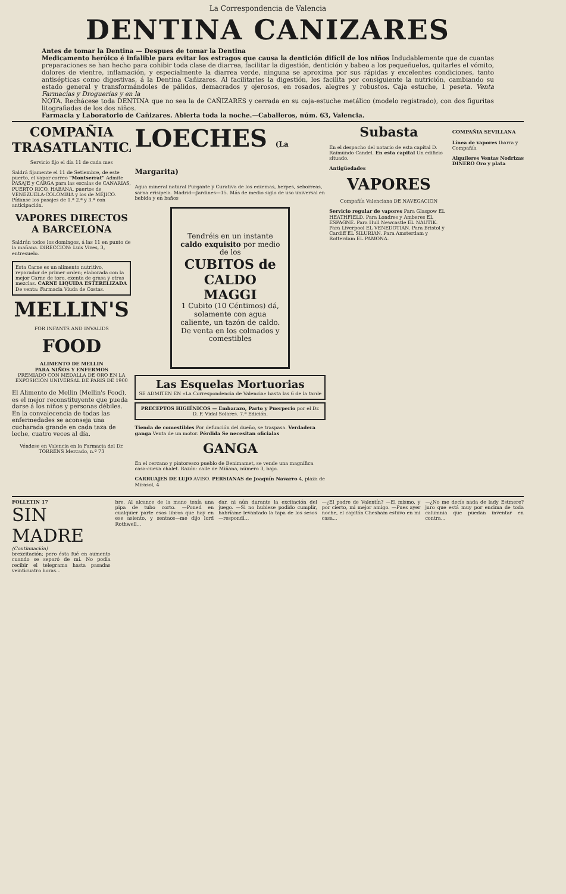La Correspondencia de Valencia
DENTINA CANIZARES
Antes de tomar la Dentina — Despues de tomar la Dentina
Medicamento heróico é infalible para evitar los estragos que causa la dentición difícil de los niños Indudablemente que de cuantas preparaciones se han hecho para cohibir toda clase de diarrea, facilitar la digestión, dentición y babeo a los pequeñuelos, quitarles el vómito, dolores de vientre, inflamación, y especialmente la diarrea verde, ninguna se aproxima por sus rápidas y excelentes condiciones, tanto antisépticas como digestivas, á la Dentina Cañizares. Al facilitarles la digestión, les facilita por consiguiente la nutrición, cambiando su estado general y transformándoles de pálidos, demacrados y ojerosos, en rosados, alegres y robustos. Caja estuche, 1 peseta. Venta Farmacias y Droguerías y en la
NOTA. Rechácese toda DENTINA que no sea la de CAÑIZARES y cerrada en su caja-estuche metálico (modelo registrado), con dos figuritas litografiadas de los dos niños.
Farmacia y Laboratorio de Cañizares. Abierta toda la noche.—Caballeros, núm. 63, Valencia.
COMPAÑIA TRASATLANTICA
Servicio fijo el día 11 de cada mes
Saldrá fijamente el 11 de Setiembre, de este puerto, el vapor correo "Montserrat" Admite PASAJE y CARGA para las escalas de CANARIAS, PUERTO RICO, HABANA, puertos de VENEZUELA-COLOMBIA y los de MÉJICO. Pídanse los pasajes de 1.ª 2.ª y 3.ª con anticipación.
VAPORES DIRECTOS A BARCELONA
Saldrán todos los domingos, á las 11 en punto de la mañana. DIRECCION: Luis Vives, 3, entresuelo.
Esta Carne es un alimento nutritivo, reparador de primer orden; elaborada con la mejor Carne de toro, exenta de grasa y otras mezclas. CARNE LIQUIDA ESTERELIZADA De venta: Farmacia Viuda de Costas.
MELLIN'S
FOR INFANTS AND INVALIDS
FOOD
ALIMENTO DE MELLIN
PARA NIÑOS Y ENFERMOS
PREMIADO CON MEDALLA DE ORO EN LA EXPOSICIÓN UNIVERSAL DE PARIS DE 1900
El Alimento de Mellin (Mellin's Food), es el mejor reconstituyente que pueda darse á los niños y personas débiles. En la convalecencia de todas las enfermedades se aconseja una cucharada grande en cada taza de leche, cuatro veces al día.
Véndese en Valencia en la Farmacia del Dr. TORRENS Mercado, n.º 73
LOECHES (La Margarita)
Agua mineral natural Purgante y Curativa de los eczemas, herpes, seborreas, sarna erisipela. Madrid—Jardines—15. Más de medio siglo de uso universal en bebida y en baños
Tendréis en un instante caldo exquisito por medio de los
CUBITOS de CALDO MAGGI
1 Cubito (10 Céntimos) dá, solamente con agua caliente, un tazón de caldo. De venta en los colmados y comestibles
Las Esquelas Mortuorias
SE ADMITEN EN «La Correspondencia de Valencia» hasta las 6 de la tarde
PRECEPTOS HIGIÉNICOS — Embarazo, Parto y Puerperio por el Dr. D. F. Vidal Solares. 7.ª Edición.
Tienda de comestibles Por defunción del dueño, se traspasa. Verdadera ganga Venta de un motor. Pérdida Se necesitan oficialas
GANGA
En el cercano y pintoresco pueblo de Benimamet, se vende una magnífica casa-cueva chalet. Razón: calle de Miñana, número 3, bajo.
CARRUAJES DE LUJO AVISO. PERSIANAS de Joaquín Navarro 4, plaza de Mirasol, 4
Subasta
En el despacho del notario de esta capital D. Raimundo Candel. En esta capital Un edificio situado.
Antigüedades
VAPORES
Compañía Valenciana DE NAVEGACION
Servicio regular de vapores Para Glasgow EL HEATHFIELD. Para Londres y Amberes EL ESPAGNE. Para Hull Newcastle EL NAUTIK. Para Liverpool EL VENEDOTIAN. Para Bristol y Cardiff EL SILURIAN. Para Amsterdam y Rotterdam EL PAMONA.
COMPAÑIA SEVILLANA
Línea de vapores Ibarra y Compañía
Alquileres Ventas Nodrizas DINERO Oro y plata
FOLLETIN 17
SIN MADRE
(Continuación)
brexcitación; pero ésta fué en aumento cuando se separó de mí. No podía recibir el telegrama hasta pasadas veinticuatro horas...
bre. Al alcance de la mano tenía una pipa de tubo corto. —Poned en cualquier parte esos libros que hay en ese asiento, y sentaos—me dijo lord Rothwell...
dar, ni aún durante la excitación del juego. —Si no hubiese podido cumplir, habríame levantado la tapa de los sesos—respondí...
—¿El padre de Valentín? —El mismo, y por cierto, mi mejor amigo. —Pues ayer noche, el capitán Chesham estuvo en mi casa...
—¿No me decís nada de lady Estmere? juro que está muy por encima de toda calumnia que puedan inventar en contra...